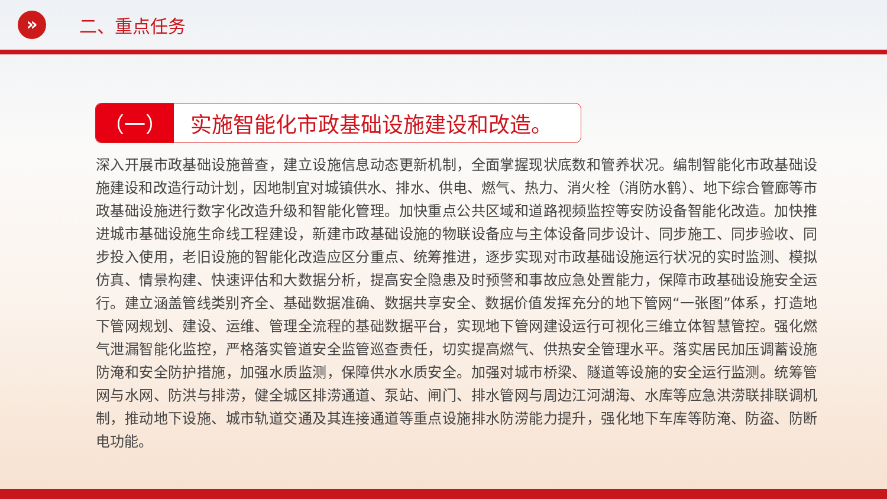»
二、重点任务
（一）
实施智能化市政基础设施建设和改造。
深入开展市政基础设施普查，建立设施信息动态更新机制，全面掌握现状底数和管养状况。编制智能化市政基础设施建设和改造行动计划，因地制宜对城镇供水、排水、供电、燃气、热力、消火栓（消防水鹤）、地下综合管廊等市政基础设施进行数字化改造升级和智能化管理。加快重点公共区域和道路视频监控等安防设备智能化改造。加快推进城市基础设施生命线工程建设，新建市政基础设施的物联设备应与主体设备同步设计、同步施工、同步验收、同步投入使用，老旧设施的智能化改造应区分重点、统筹推进，逐步实现对市政基础设施运行状况的实时监测、模拟仿真、情景构建、快速评估和大数据分析，提高安全隐患及时预警和事故应急处置能力，保障市政基础设施安全运行。建立涵盖管线类别齐全、基础数据准确、数据共享安全、数据价值发挥充分的地下管网“一张图”体系，打造地下管网规划、建设、运维、管理全流程的基础数据平台，实现地下管网建设运行可视化三维立体智慧管控。强化燃气泄漏智能化监控，严格落实管道安全监管巡查责任，切实提高燃气、供热安全管理水平。落实居民加压调蓄设施防淹和安全防护措施，加强水质监测，保障供水水质安全。加强对城市桥梁、隧道等设施的安全运行监测。统筹管网与水网、防洪与排涝，健全城区排涝通道、泵站、闸门、排水管网与周边江河湖海、水库等应急洪涝联排联调机制，推动地下设施、城市轨道交通及其连接通道等重点设施排水防涝能力提升，强化地下车库等防淹、防盗、防断电功能。